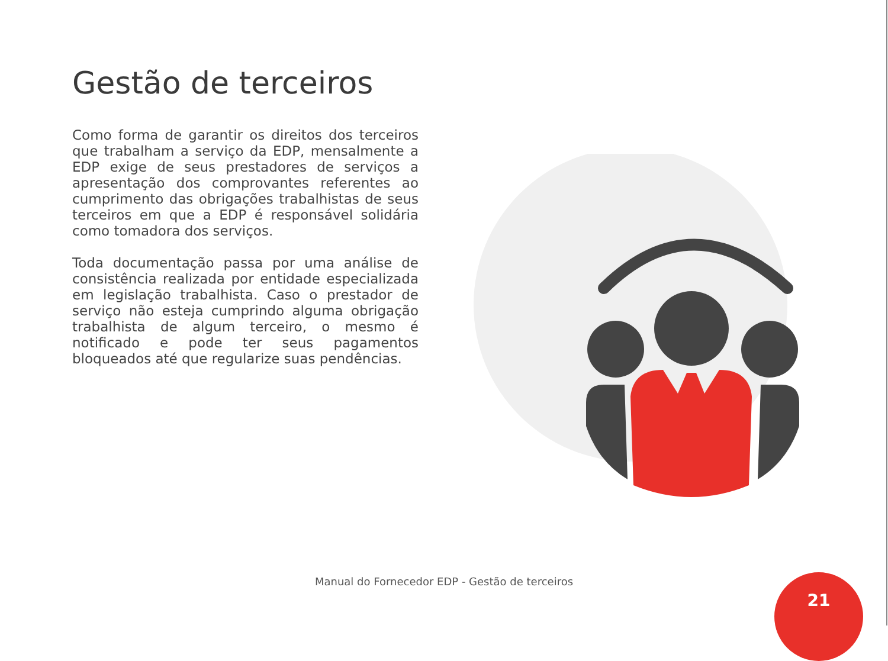Gestão de terceiros
Como forma de garantir os direitos dos terceiros que trabalham a serviço da EDP, mensalmente a EDP exige de seus prestadores de serviços a apresentação dos comprovantes referentes ao cumprimento das obrigações trabalhistas de seus terceiros em que a EDP é responsável solidária como tomadora dos serviços.
Toda documentação passa por uma análise de consistência realizada por entidade especializada em legislação trabalhista. Caso o prestador de serviço não esteja cumprindo alguma obrigação trabalhista de algum terceiro, o mesmo é notificado e pode ter seus pagamentos bloqueados até que regularize suas pendências.
Manual do Fornecedor EDP - Gestão de terceiros 21